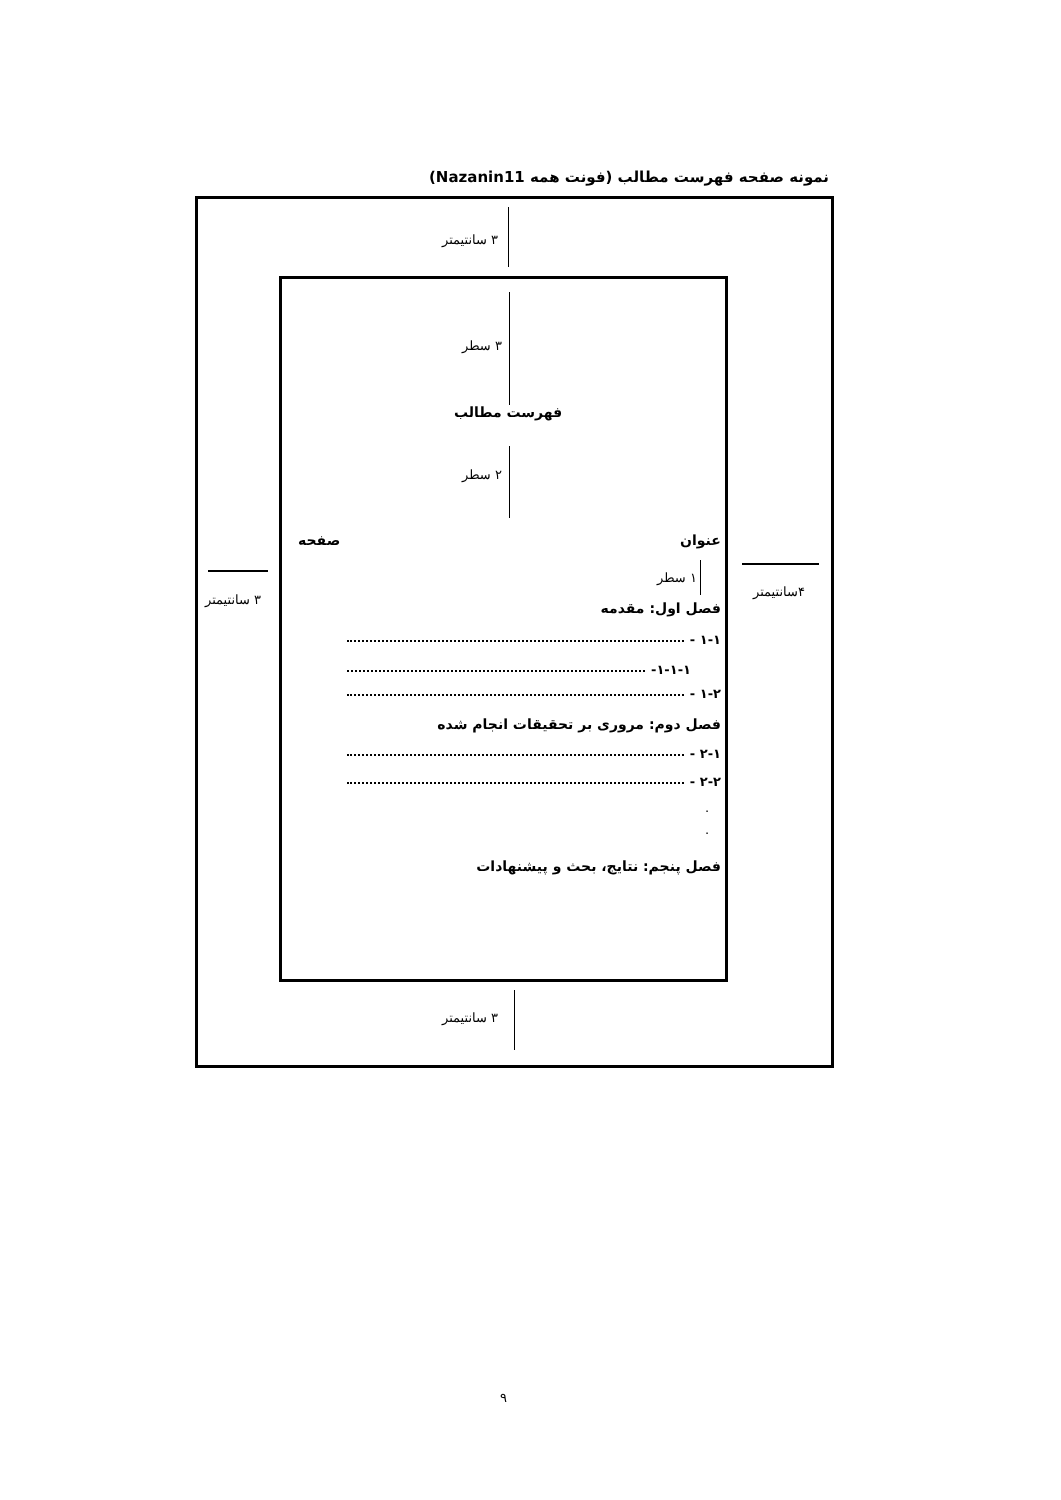نمونه صفحه فهرست مطالب (فونت همه Nazanin11)
۳ سانتیمتر
۳ سطر
فهرست مطالب
۲ سطر
عنوان
صفحه
۳ سانتیمتر
۴سانتیمتر
۱ سطر
فصل اول: مقدمه
۱-۱ -
۱-۱-۱-
۱-۲ -
فصل دوم: مروری بر تحقیقات انجام شده
۲-۱ -
۲-۲ -
.
.
فصل پنجم: نتایج، بحث و پیشنهادات
۳ سانتیمتر
۹